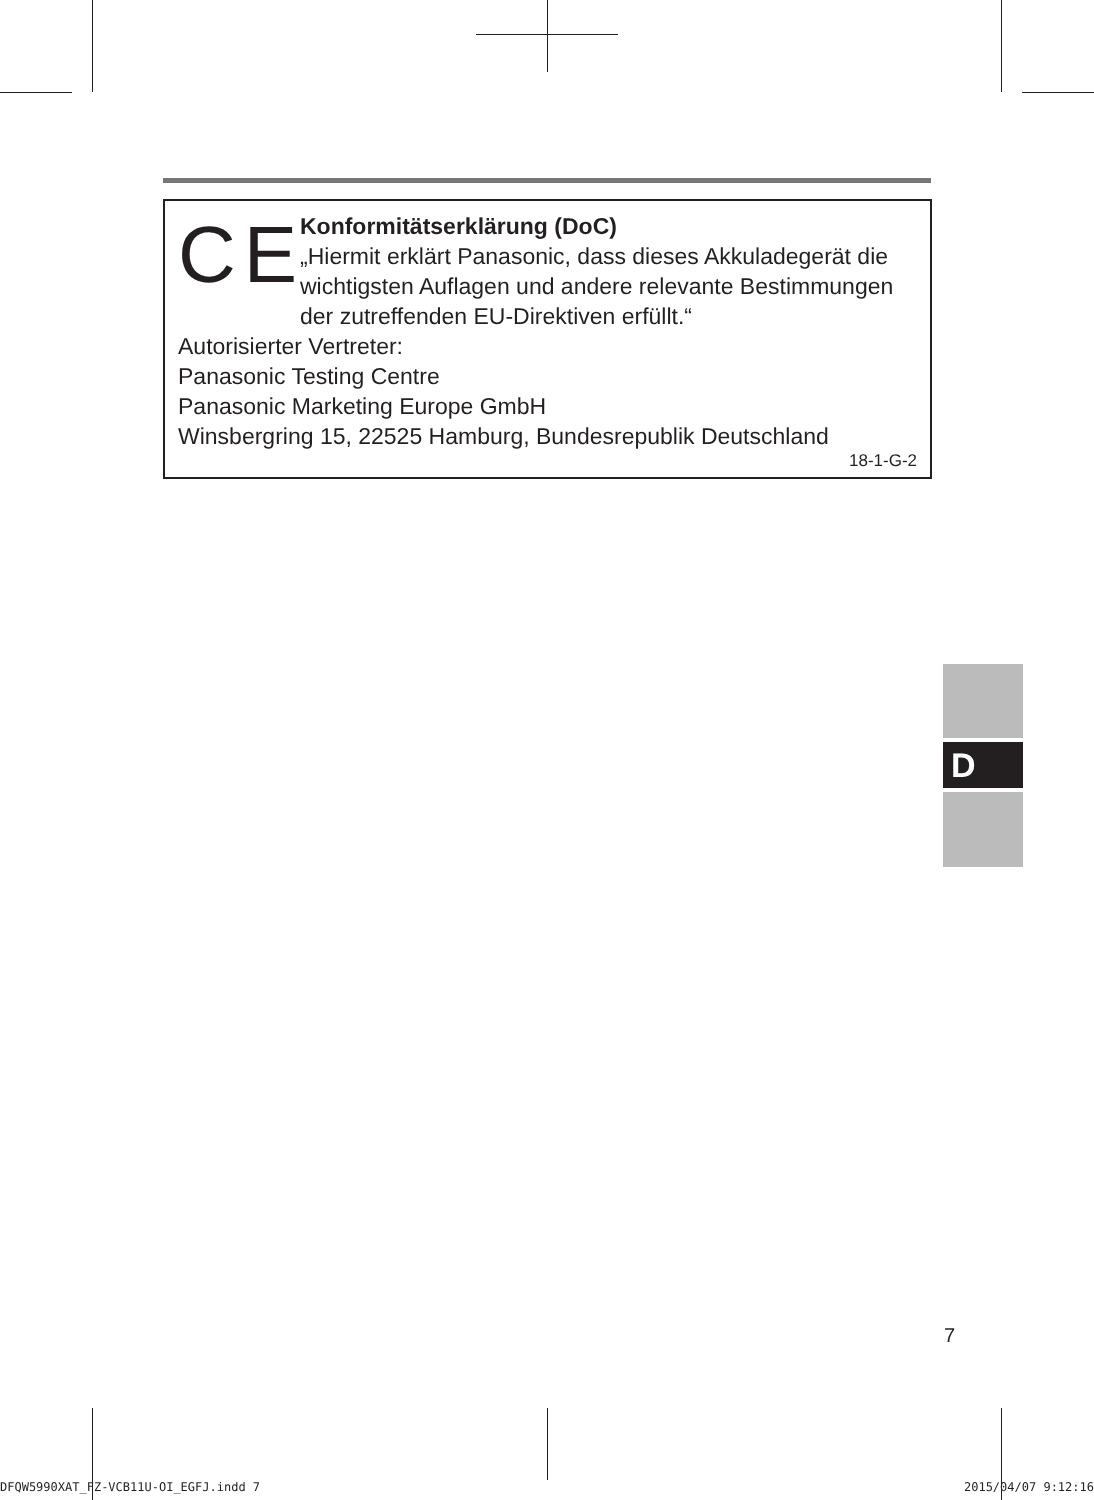CE
Konformitätserklärung (DoC)
„Hiermit erklärt Panasonic, dass dieses Akkuladegerät die wichtigsten Auflagen und andere relevante Bestimmungen der zutreffenden EU-Direktiven erfüllt.“
Autorisierter Vertreter:
Panasonic Testing Centre
Panasonic Marketing Europe GmbH
Winsbergring 15, 22525 Hamburg, Bundesrepublik Deutschland
18-1-G-2
D
7
DFQW5990XAT_FZ-VCB11U-OI_EGFJ.indd 7 2015/04/07 9:12:16